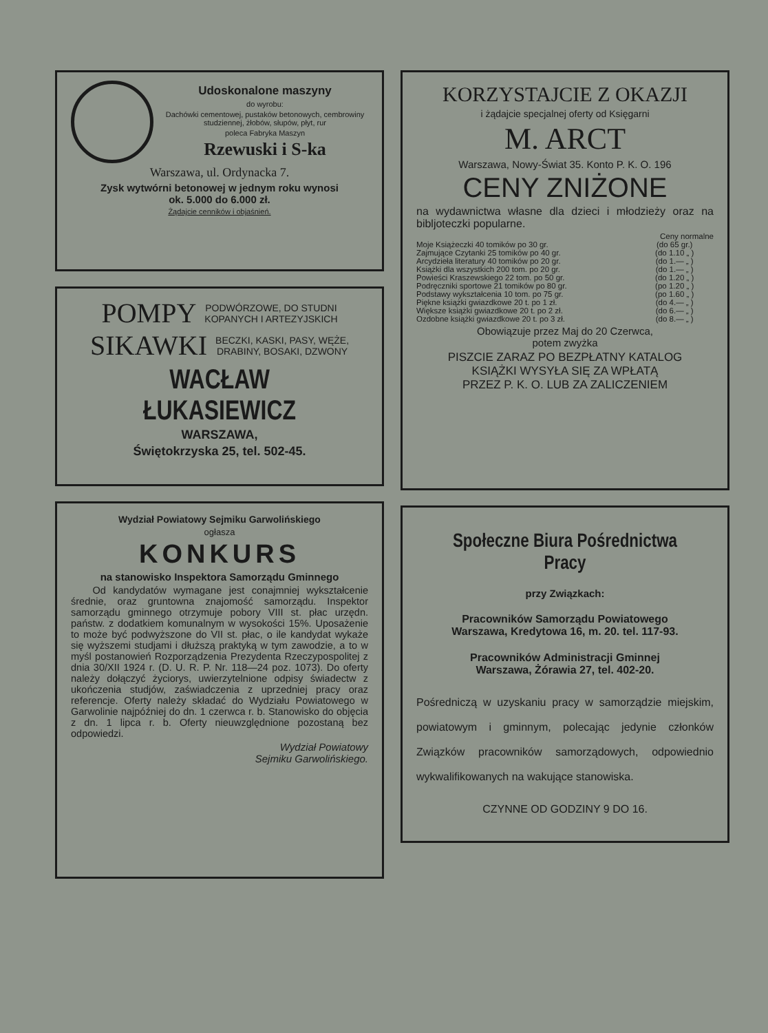Udoskonalone maszyny
do wyrobu:
Dachówki cementowej, pustaków betonowych, cembrowiny studziennej, żłobów, słupów, płyt, rur
poleca Fabryka Maszyn
Rzewuski i S-ka
Warszawa, ul. Ordynacka 7.
Zysk wytwórni betonowej w jednym roku wynosi
ok. 5.000 do 6.000 zł.
Żądajcie cenników i objaśnień.
POMPY PODWÓRZOWE, DO STUDNI
KOPANYCH I ARTEZYJSKICH
SIKAWKI BECZKI, KASKI, PASY, WĘŻE,
DRABINY, BOSAKI, DZWONY
WACŁAW ŁUKASIEWICZ
WARSZAWA,
Świętokrzyska 25, tel. 502-45.
Wydział Powiatowy Sejmiku Garwolińskiego
ogłasza
KONKURS
na stanowisko Inspektora Samorządu Gminnego
Od kandydatów wymagane jest conajmniej wykształcenie średnie, oraz gruntowna znajomość samorządu. Inspektor samorządu gminnego otrzymuje pobory VIII st. płac urzędn. państw. z dodatkiem komunalnym w wysokości 15%. Uposażenie to może być podwyższone do VII st. płac, o ile kandydat wykaże się wyższemi studjami i dłuższą praktyką w tym zawodzie, a to w myśl postanowień Rozporządzenia Prezydenta Rzeczypospolitej z dnia 30/XII 1924 r. (D. U. R. P. Nr. 118—24 poz. 1073). Do oferty należy dołączyć życiorys, uwierzytelnione odpisy świadectw z ukończenia studjów, zaświadczenia z uprzedniej pracy oraz referencje. Oferty należy składać do Wydziału Powiatowego w Garwolinie najpóźniej do dn. 1 czerwca r. b. Stanowisko do objęcia z dn. 1 lipca r. b. Oferty nieuwzględnione pozostaną bez odpowiedzi.
Wydział Powiatowy
Sejmiku Garwolińskiego.
KORZYSTAJCIE Z OKAZJI
i żądajcie specjalnej oferty od Księgarni
M. ARCT
Warszawa, Nowy-Świat 35. Konto P. K. O. 196
CENY ZNIŻONE
na wydawnictwa własne dla dzieci i młodzieży oraz na bibljoteczki popularne.
| | Ceny normalne |
| Moje Książeczki 40 tomików po 30 gr. | (do 65 gr.) |
| Zajmujące Czytanki 25 tomików po 40 gr. | (do 1.10 „ ) |
| Arcydzieła literatury 40 tomików po 20 gr. | (do 1.— „ ) |
| Książki dla wszystkich 200 tom. po 20 gr. | (do 1.— „ ) |
| Powieści Kraszewskiego 22 tom. po 50 gr. | (do 1.20 „ ) |
| Podręczniki sportowe 21 tomików po 80 gr. | (po 1.20 „ ) |
| Podstawy wykształcenia 10 tom. po 75 gr. | (po 1.60 „ ) |
| Piękne książki gwiazdkowe 20 t. po 1 zł. | (do 4.— „ ) |
| Większe książki gwiazdkowe 20 t. po 2 zł. | (do 6.— „ ) |
| Ozdobne książki gwiazdkowe 20 t. po 3 zł. | (do 8.— „ ) |
Obowiązuje przez Maj do 20 Czerwca,
potem zwyżka
PISZCIE ZARAZ PO BEZPŁATNY KATALOG
KSIĄŻKI WYSYŁA SIĘ ZA WPŁATĄ
PRZEZ P. K. O. LUB ZA ZALICZENIEM
Społeczne Biura Pośrednictwa Pracy
przy Związkach:
Pracowników Samorządu Powiatowego
Warszawa, Kredytowa 16, m. 20. tel. 117-93.
Pracowników Administracji Gminnej
Warszawa, Żórawia 27, tel. 402-20.
Pośredniczą w uzyskaniu pracy w samorządzie miejskim, powiatowym i gminnym, polecając jedynie członków Związków pracowników samorządowych, odpowiednio wykwalifikowanych na wakujące stanowiska.
CZYNNE OD GODZINY 9 DO 16.